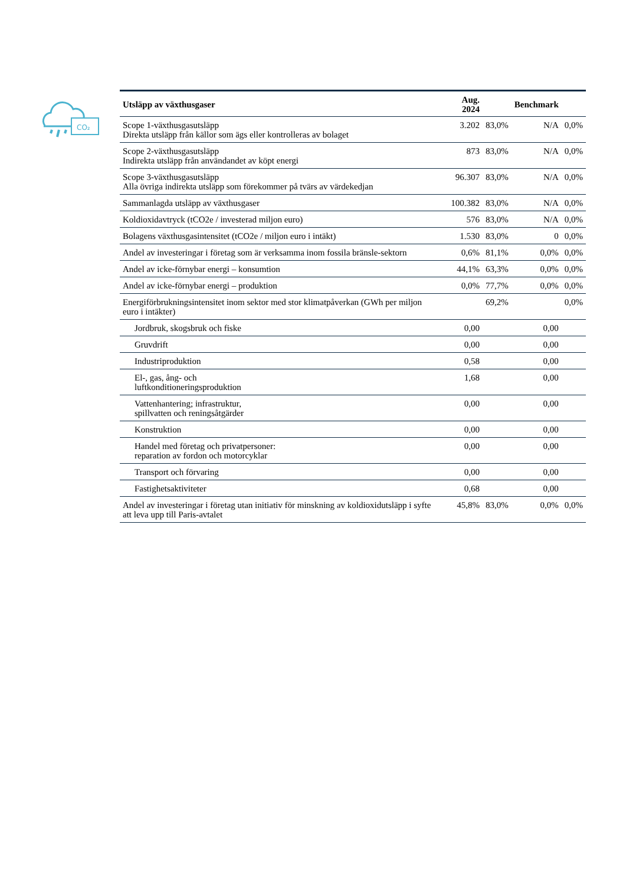CO₂
| Utsläpp av växthusgaser | Aug. 2024 | | Benchmark | |
| --- | --- | --- | --- | --- |
| Scope 1-växthusgasutsläpp Direkta utsläpp från källor som ägs eller kontrolleras av bolaget | 3.202 | 83,0% | N/A | 0,0% |
| Scope 2-växthusgasutsläpp Indirekta utsläpp från användandet av köpt energi | 873 | 83,0% | N/A | 0,0% |
| Scope 3-växthusgasutsläpp Alla övriga indirekta utsläpp som förekommer på tvärs av värdekedjan | 96.307 | 83,0% | N/A | 0,0% |
| Sammanlagda utsläpp av växthusgaser | 100.382 | 83,0% | N/A | 0,0% |
| Koldioxidavtryck (tCO2e / investerad miljon euro) | 576 | 83,0% | N/A | 0,0% |
| Bolagens växthusgasintensitet (tCO2e / miljon euro i intäkt) | 1.530 | 83,0% | 0 | 0,0% |
| Andel av investeringar i företag som är verksamma inom fossila bränsle-sektorn | 0,6% | 81,1% | 0,0% | 0,0% |
| Andel av icke-förnybar energi – konsumtion | 44,1% | 63,3% | 0,0% | 0,0% |
| Andel av icke-förnybar energi – produktion | 0,0% | 77,7% | 0,0% | 0,0% |
| Energiförbrukningsintensitet inom sektor med stor klimatpåverkan (GWh per miljon euro i intäkter) | | 69,2% | | 0,0% |
| Jordbruk, skogsbruk och fiske | 0,00 | | 0,00 | |
| Gruvdrift | 0,00 | | 0,00 | |
| Industriproduktion | 0,58 | | 0,00 | |
| El-, gas, ång- och luftkonditioneringsproduktion | 1,68 | | 0,00 | |
| Vattenhantering; infrastruktur, spillvatten och reningsåtgärder | 0,00 | | 0,00 | |
| Konstruktion | 0,00 | | 0,00 | |
| Handel med företag och privatpersoner: reparation av fordon och motorcyklar | 0,00 | | 0,00 | |
| Transport och förvaring | 0,00 | | 0,00 | |
| Fastighetsaktiviteter | 0,68 | | 0,00 | |
| Andel av investeringar i företag utan initiativ för minskning av koldioxidutsläpp i syfte att leva upp till Paris-avtalet | 45,8% | 83,0% | 0,0% | 0,0% |